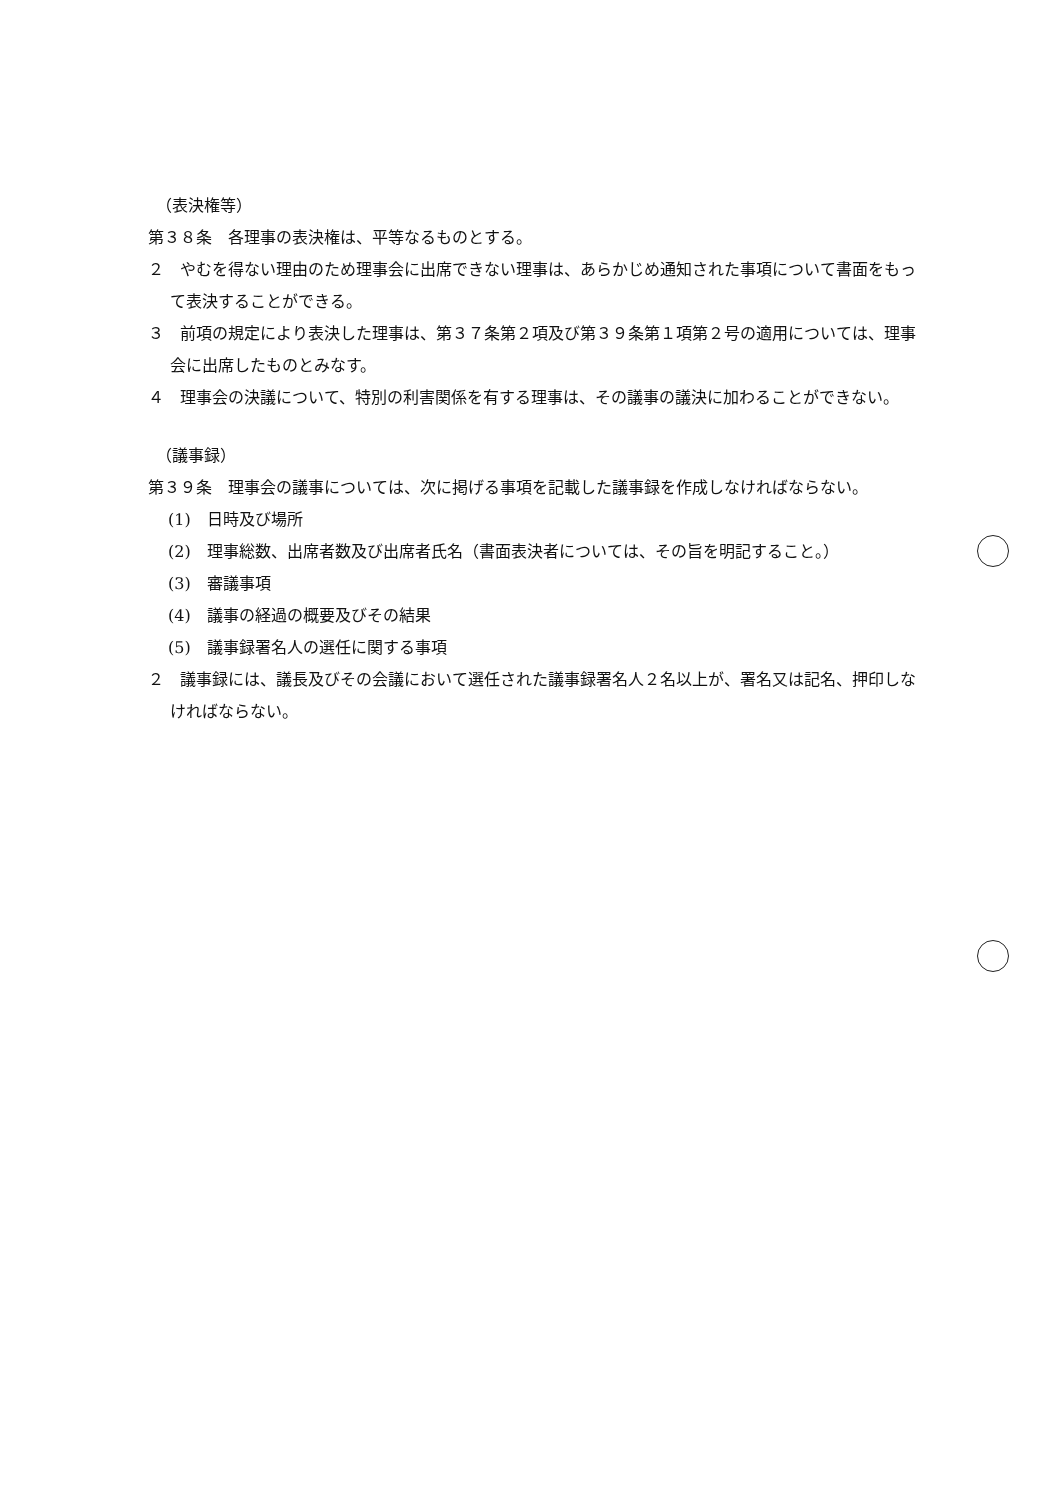（表決権等）
第３８条　各理事の表決権は、平等なるものとする。
２　やむを得ない理由のため理事会に出席できない理事は、あらかじめ通知された事項について書面をもって表決することができる。
３　前項の規定により表決した理事は、第３７条第２項及び第３９条第１項第２号の適用については、理事会に出席したものとみなす。
４　理事会の決議について、特別の利害関係を有する理事は、その議事の議決に加わることができない。
（議事録）
第３９条　理事会の議事については、次に掲げる事項を記載した議事録を作成しなければならない。
(1)　日時及び場所
(2)　理事総数、出席者数及び出席者氏名（書面表決者については、その旨を明記すること。）
(3)　審議事項
(4)　議事の経過の概要及びその結果
(5)　議事録署名人の選任に関する事項
２　議事録には、議長及びその会議において選任された議事録署名人２名以上が、署名又は記名、押印しなければならない。